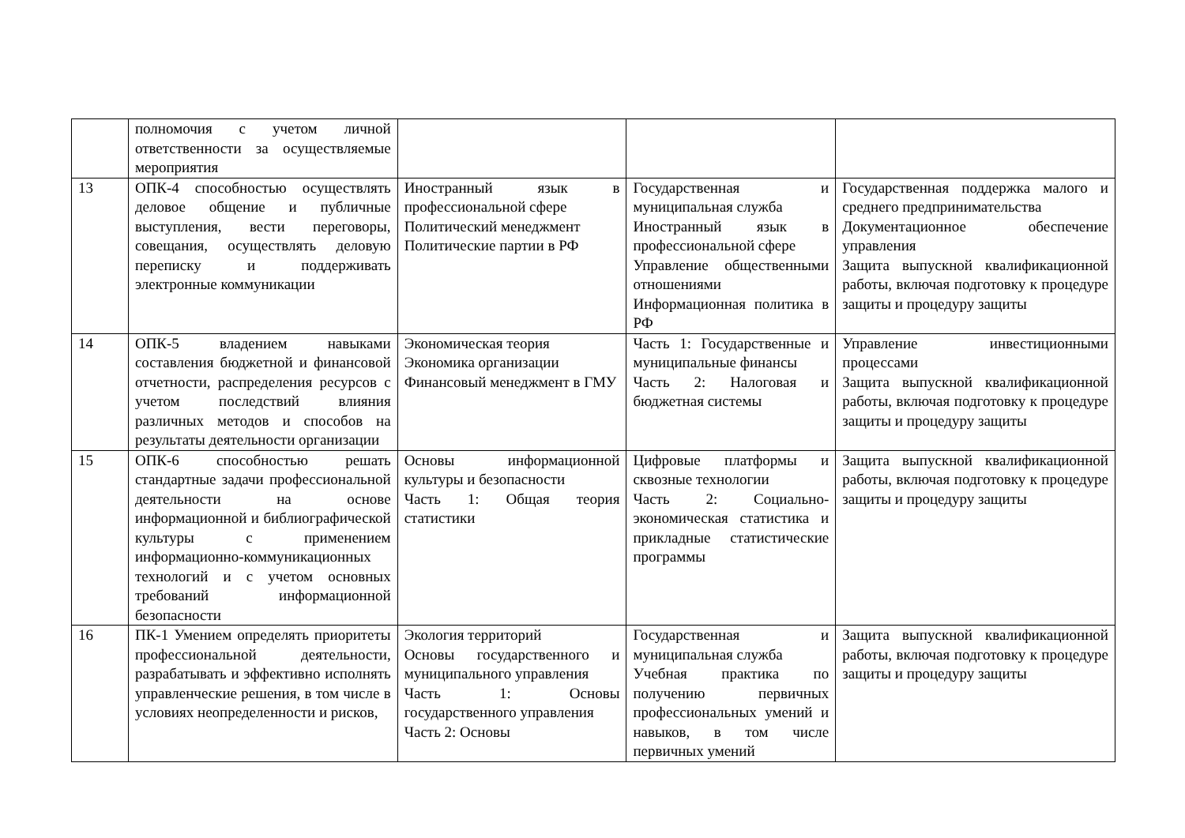| | полномочия с учетом личной ответственности за осуществляемые мероприятия | | | |
| 13 | ОПК-4 способностью осуществлять деловое общение и публичные выступления, вести переговоры, совещания, осуществлять деловую переписку и поддерживать электронные коммуникации | Иностранный язык в профессиональной сфере Политический менеджмент Политические партии в РФ | Государственная и муниципальная служба Иностранный язык в профессиональной сфере Управление общественными отношениями Информационная политика в РФ | Государственная поддержка малого и среднего предпринимательства Документационное обеспечение управления Защита выпускной квалификационной работы, включая подготовку к процедуре защиты и процедуру защиты |
| 14 | ОПК-5 владением навыками составления бюджетной и финансовой отчетности, распределения ресурсов с учетом последствий влияния различных методов и способов на результаты деятельности организации | Экономическая теория Экономика организации Финансовый менеджмент в ГМУ | Часть 1: Государственные и муниципальные финансы Часть 2: Налоговая и бюджетная системы | Управление инвестиционными процессами Защита выпускной квалификационной работы, включая подготовку к процедуре защиты и процедуру защиты |
| 15 | ОПК-6 способностью решать стандартные задачи профессиональной деятельности на основе информационной и библиографической культуры с применением информационно-коммуникационных технологий и с учетом основных требований информационной безопасности | Основы информационной культуры и безопасности Часть 1: Общая теория статистики | Цифровые платформы и сквозные технологии Часть 2: Социально-экономическая статистика и прикладные статистические программы | Защита выпускной квалификационной работы, включая подготовку к процедуре защиты и процедуру защиты |
| 16 | ПК-1 Умением определять приоритеты профессиональной деятельности, разрабатывать и эффективно исполнять управленческие решения, в том числе в условиях неопределенности и рисков, | Экология территорий Основы государственного и муниципального управления Часть 1: Основы государственного управления Часть 2: Основы | Государственная и муниципальная служба Учебная практика по получению первичных профессиональных умений и навыков, в том числе первичных умений | Защита выпускной квалификационной работы, включая подготовку к процедуре защиты и процедуру защиты |